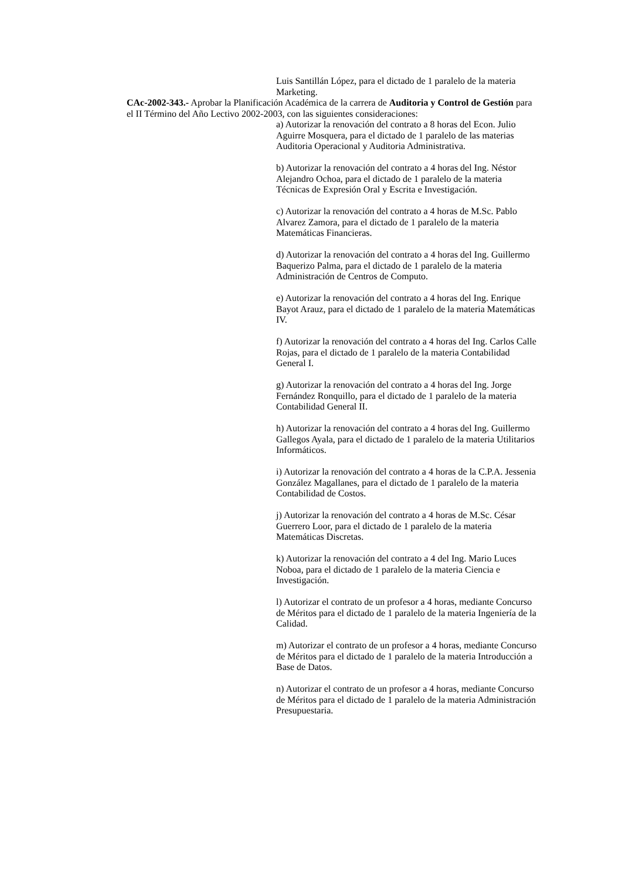Luis Santillán López, para el dictado de 1 paralelo de la materia Marketing.
CAc-2002-343.- Aprobar la Planificación Académica de la carrera de Auditoria y Control de Gestión para el II Término del Año Lectivo 2002-2003, con las siguientes consideraciones:
a) Autorizar la renovación del contrato a 8 horas del Econ. Julio Aguirre Mosquera, para el dictado de 1 paralelo de las materias Auditoria Operacional y Auditoria Administrativa.
b) Autorizar la renovación del contrato a 4 horas del Ing. Néstor Alejandro Ochoa, para el dictado de 1 paralelo de la materia Técnicas de Expresión Oral y Escrita e Investigación.
c) Autorizar la renovación del contrato a 4 horas de M.Sc. Pablo Alvarez Zamora, para el dictado de 1 paralelo de la materia Matemáticas Financieras.
d) Autorizar la renovación del contrato a 4 horas del Ing. Guillermo Baquerizo Palma, para el dictado de 1 paralelo de la materia Administración de Centros de Computo.
e) Autorizar la renovación del contrato a 4 horas del Ing. Enrique Bayot Arauz, para el dictado de 1 paralelo de la materia Matemáticas IV.
f) Autorizar la renovación del contrato a 4 horas del Ing. Carlos Calle Rojas, para el dictado de 1 paralelo de la materia Contabilidad General I.
g) Autorizar la renovación del contrato a 4 horas del Ing. Jorge Fernández Ronquillo, para el dictado de 1 paralelo de la materia Contabilidad General II.
h) Autorizar la renovación del contrato a 4 horas del Ing. Guillermo Gallegos Ayala, para el dictado de 1 paralelo de la materia Utilitarios Informáticos.
i) Autorizar la renovación del contrato a 4 horas de la C.P.A. Jessenia González Magallanes, para el dictado de 1 paralelo de la materia Contabilidad de Costos.
j) Autorizar la renovación del contrato a 4 horas de M.Sc. César Guerrero Loor, para el dictado de 1 paralelo de la materia Matemáticas Discretas.
k) Autorizar la renovación del contrato a 4 del Ing. Mario Luces Noboa, para el dictado de 1 paralelo de la materia Ciencia e Investigación.
l) Autorizar el contrato de un profesor a 4 horas, mediante Concurso de Méritos para el dictado de 1 paralelo de la materia Ingeniería de la Calidad.
m) Autorizar el contrato de un profesor a 4 horas, mediante Concurso de Méritos para el dictado de 1 paralelo de la materia Introducción a Base de Datos.
n) Autorizar el contrato de un profesor a 4 horas, mediante Concurso de Méritos para el dictado de 1 paralelo de la materia Administración Presupuestaria.